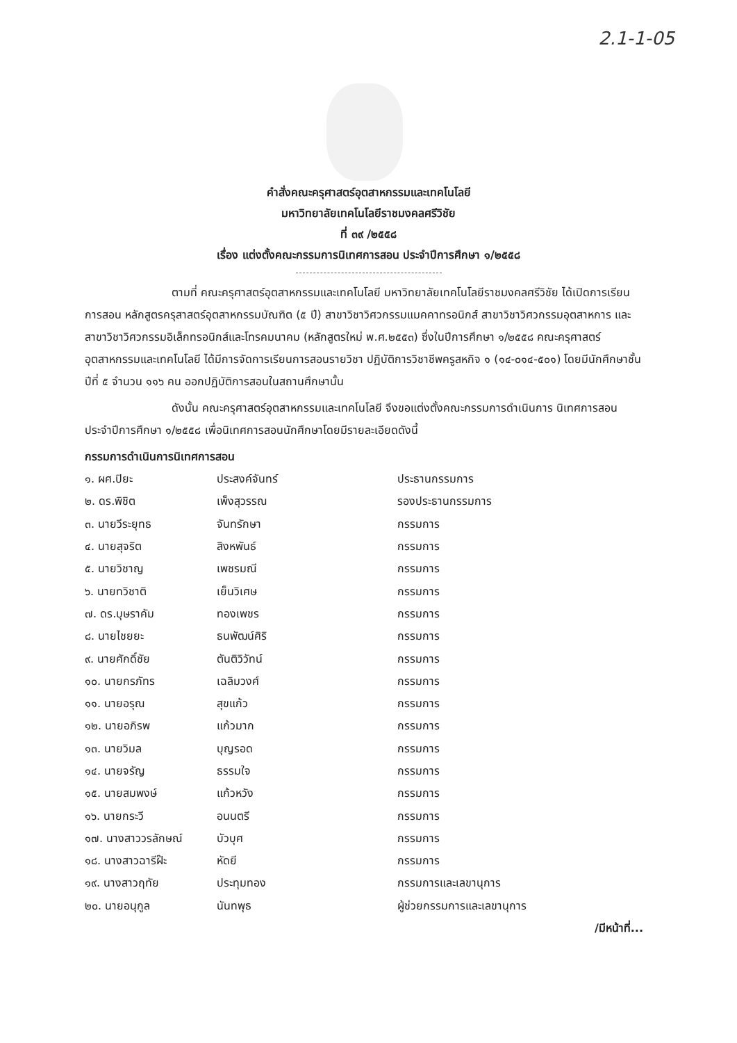2.1-1-05
คำสั่งคณะครุศาสตร์อุตสาหกรรมและเทคโนโลยี
มหาวิทยาลัยเทคโนโลยีราชมงคลศรีวิชัย
ที่ ๓๙ /๒๕๕๘
เรื่อง แต่งตั้งคณะกรรมการนิเทศการสอน ประจำปีการศึกษา ๑/๒๕๕๘
ตามที่ คณะครุศาสตร์อุตสาหกรรมและเทคโนโลยี มหาวิทยาลัยเทคโนโลยีราชมงคลศรีวิชัย ได้เปิดการเรียนการสอน หลักสูตรครุสาสตร์อุตสาหกรรมบัณฑิต (๕ ปี) สาขาวิชาวิศวกรรมแมคคาทรอนิกส์ สาขาวิชาวิศวกรรมอุตสาหการ และสาขาวิชาวิศวกรรมอิเล็กทรอนิกส์และโทรคมนาคม (หลักสูตรใหม่ พ.ศ.๒๕๕๓) ซึ่งในปีการศึกษา ๑/๒๕๕๘ คณะครุศาสตร์อุตสาหกรรมและเทคโนโลยี ได้มีการจัดการเรียนการสอนรายวิชา ปฏิบัติการวิชาชีพครูสหกิจ ๑ (๑๔-๐๑๔-๕๐๑) โดยมีนักศึกษาชั้นปีที่ ๕ จำนวน ๑๑๖ คน ออกปฏิบัติการสอนในสถานศึกษานั้น
ดังนั้น คณะครุศาสตร์อุตสาหกรรมและเทคโนโลยี จึงขอแต่งตั้งคณะกรรมการดำเนินการ นิเทศการสอนประจำปีการศึกษา ๑/๒๕๕๘ เพื่อนิเทศการสอนนักศึกษาโดยมีรายละเอียดดังนี้
กรรมการดำเนินการนิเทศการสอน
| ๑. ผศ.ปิยะ | ประสงค์จันทร์ | ประธานกรรมการ |
| ๒. ดร.พิชิต | เพ็งสุวรรณ | รองประธานกรรมการ |
| ๓. นายวีระยุทธ | จันทรักษา | กรรมการ |
| ๔. นายสุจริต | สิงหพันธ์ | กรรมการ |
| ๕. นายวิชาญ | เพชรมณี | กรรมการ |
| ๖. นายทวิชาติ | เย็นวิเศษ | กรรมการ |
| ๗. ดร.บุษราคัม | ทองเพชร | กรรมการ |
| ๘. นายไชยยะ | ธนพัฒน์ศิริ | กรรมการ |
| ๙. นายศักดิ์ชัย | ตันติวิวัทน์ | กรรมการ |
| ๑๐. นายกรภัทร | เฉลิมวงศ์ | กรรมการ |
| ๑๑. นายอรุณ | สุขแก้ว | กรรมการ |
| ๑๒. นายอภิรพ | แก้วมาก | กรรมการ |
| ๑๓. นายวิมล | บุญรอด | กรรมการ |
| ๑๔. นายจรัญ | ธรรมใจ | กรรมการ |
| ๑๕. นายสมพงษ์ | แก้วหวัง | กรรมการ |
| ๑๖. นายกระวี | อนนตรี | กรรมการ |
| ๑๗. นางสาววรลักษณ์ | บัวบุศ | กรรมการ |
| ๑๘. นางสาวฉารีฝ๊ะ | หัดยี | กรรมการ |
| ๑๙. นางสาวฤทัย | ประทุมทอง | กรรมการและเลขานุการ |
| ๒๐. นายอนุกูล | นันทพุธ | ผู้ช่วยกรรมการและเลขานุการ |
/มีหน้าที่...